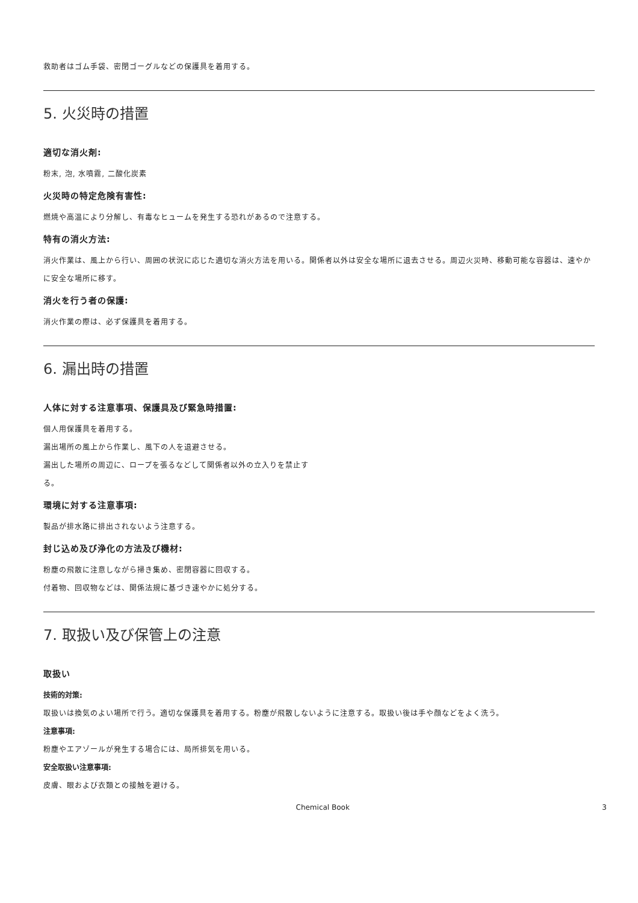救助者はゴム手袋、密閉ゴーグルなどの保護具を着用する。
5. 火災時の措置
適切な消火剤:
粉末, 泡, 水噴霧, 二酸化炭素
火災時の特定危険有害性:
燃焼や高温により分解し、有毒なヒュームを発生する恐れがあるので注意する。
特有の消火方法:
消火作業は、風上から行い、周囲の状況に応じた適切な消火方法を用いる。関係者以外は安全な場所に退去させる。周辺火災時、移動可能な容器は、速やかに安全な場所に移す。
消火を行う者の保護:
消火作業の際は、必ず保護具を着用する。
6. 漏出時の措置
人体に対する注意事項、保護具及び緊急時措置:
個人用保護具を着用する。
漏出場所の風上から作業し、風下の人を退避させる。
漏出した場所の周辺に、ロープを張るなどして関係者以外の立入りを禁止す
る。
環境に対する注意事項:
製品が排水路に排出されないよう注意する。
封じ込め及び浄化の方法及び機材:
粉塵の飛散に注意しながら掃き集め、密閉容器に回収する。
付着物、回収物などは、関係法規に基づき速やかに処分する。
7. 取扱い及び保管上の注意
取扱い
技術的対策:
取扱いは換気のよい場所で行う。適切な保護具を着用する。粉塵が飛散しないように注意する。取扱い後は手や顔などをよく洗う。
注意事項:
粉塵やエアゾールが発生する場合には、局所排気を用いる。
安全取扱い注意事項:
皮膚、眼および衣類との接触を避ける。
Chemical Book 3